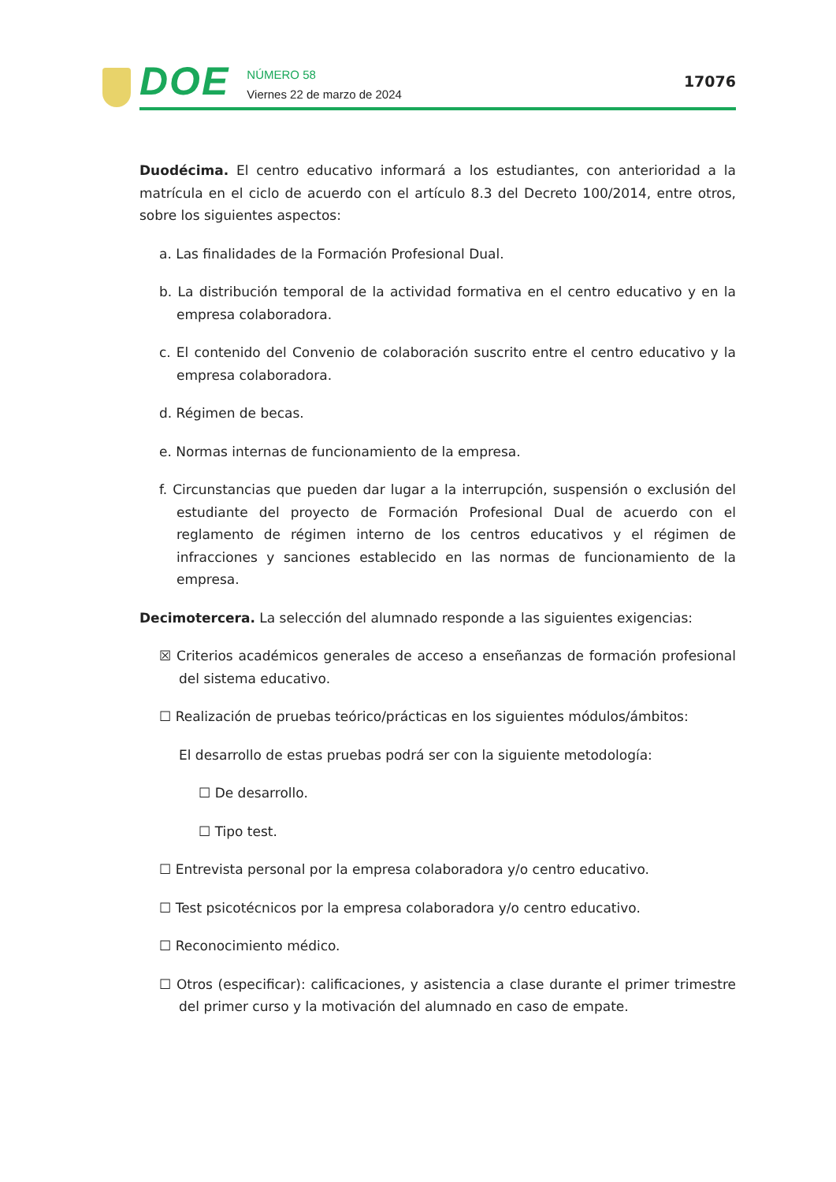DOE
NÚMERO 58
Viernes 22 de marzo de 2024
17076
Duodécima. El centro educativo informará a los estudiantes, con anterioridad a la matrícula en el ciclo de acuerdo con el artículo 8.3 del Decreto 100/2014, entre otros, sobre los siguientes aspectos:
a. Las finalidades de la Formación Profesional Dual.
b. La distribución temporal de la actividad formativa en el centro educativo y en la empresa colaboradora.
c. El contenido del Convenio de colaboración suscrito entre el centro educativo y la empresa colaboradora.
d. Régimen de becas.
e. Normas internas de funcionamiento de la empresa.
f. Circunstancias que pueden dar lugar a la interrupción, suspensión o exclusión del estudiante del proyecto de Formación Profesional Dual de acuerdo con el reglamento de régimen interno de los centros educativos y el régimen de infracciones y sanciones establecido en las normas de funcionamiento de la empresa.
Decimotercera. La selección del alumnado responde a las siguientes exigencias:
☒ Criterios académicos generales de acceso a enseñanzas de formación profesional del sistema educativo.
☐ Realización de pruebas teórico/prácticas en los siguientes módulos/ámbitos:
El desarrollo de estas pruebas podrá ser con la siguiente metodología:
☐ De desarrollo.
☐ Tipo test.
☐ Entrevista personal por la empresa colaboradora y/o centro educativo.
☐ Test psicotécnicos por la empresa colaboradora y/o centro educativo.
☐ Reconocimiento médico.
☐ Otros (especificar): calificaciones, y asistencia a clase durante el primer trimestre del primer curso y la motivación del alumnado en caso de empate.